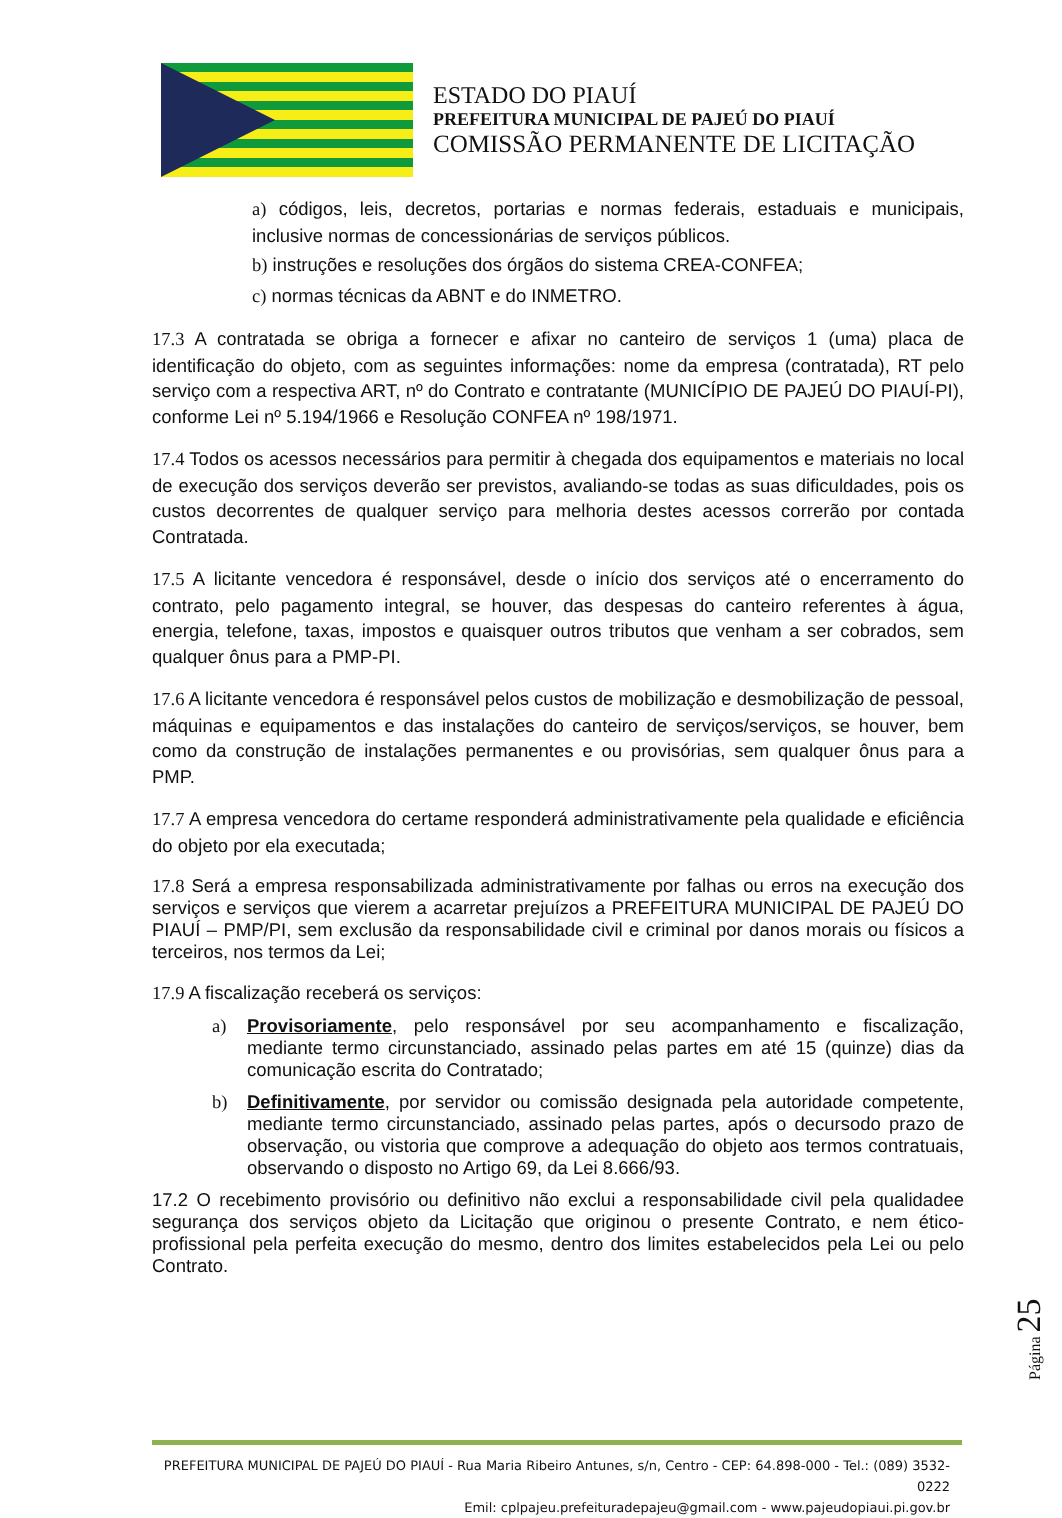ESTADO DO PIAUÍ
PREFEITURA MUNICIPAL DE PAJEÚ DO PIAUÍ
COMISSÃO PERMANENTE DE LICITAÇÃO
a) códigos, leis, decretos, portarias e normas federais, estaduais e municipais, inclusive normas de concessionárias de serviços públicos.
b) instruções e resoluções dos órgãos do sistema CREA-CONFEA;
c) normas técnicas da ABNT e do INMETRO.
17.3 A contratada se obriga a fornecer e afixar no canteiro de serviços 1 (uma) placa de identificação do objeto, com as seguintes informações: nome da empresa (contratada), RT pelo serviço com a respectiva ART, nº do Contrato e contratante (MUNICÍPIO DE PAJEÚ DO PIAUÍ-PI), conforme Lei nº 5.194/1966 e Resolução CONFEA nº 198/1971.
17.4 Todos os acessos necessários para permitir à chegada dos equipamentos e materiais no local de execução dos serviços deverão ser previstos, avaliando-se todas as suas dificuldades, pois os custos decorrentes de qualquer serviço para melhoria destes acessos correrão por contada Contratada.
17.5 A licitante vencedora é responsável, desde o início dos serviços até o encerramento do contrato, pelo pagamento integral, se houver, das despesas do canteiro referentes à água, energia, telefone, taxas, impostos e quaisquer outros tributos que venham a ser cobrados, sem qualquer ônus para a PMP-PI.
17.6 A licitante vencedora é responsável pelos custos de mobilização e desmobilização de pessoal, máquinas e equipamentos e das instalações do canteiro de serviços/serviços, se houver, bem como da construção de instalações permanentes e ou provisórias, sem qualquer ônus para a PMP.
17.7 A empresa vencedora do certame responderá administrativamente pela qualidade e eficiência do objeto por ela executada;
17.8 Será a empresa responsabilizada administrativamente por falhas ou erros na execução dos serviços e serviços que vierem a acarretar prejuízos a PREFEITURA MUNICIPAL DE PAJEÚ DO PIAUÍ – PMP/PI, sem exclusão da responsabilidade civil e criminal por danos morais ou físicos a terceiros, nos termos da Lei;
17.9 A fiscalização receberá os serviços:
a) Provisoriamente, pelo responsável por seu acompanhamento e fiscalização, mediante termo circunstanciado, assinado pelas partes em até 15 (quinze) dias da comunicação escrita do Contratado;
b) Definitivamente, por servidor ou comissão designada pela autoridade competente, mediante termo circunstanciado, assinado pelas partes, após o decursodo prazo de observação, ou vistoria que comprove a adequação do objeto aos termos contratuais, observando o disposto no Artigo 69, da Lei 8.666/93.
17.2 O recebimento provisório ou definitivo não exclui a responsabilidade civil pela qualidadee segurança dos serviços objeto da Licitação que originou o presente Contrato, e nem ético-profissional pela perfeita execução do mesmo, dentro dos limites estabelecidos pela Lei ou pelo Contrato.
Página 25
PREFEITURA MUNICIPAL DE PAJEÚ DO PIAUÍ - Rua Maria Ribeiro Antunes, s/n, Centro - CEP: 64.898-000 - Tel.: (089) 3532-0222
Emil: cplpajeu.prefeituradepajeu@gmail.com - www.pajeudopiaui.pi.gov.br